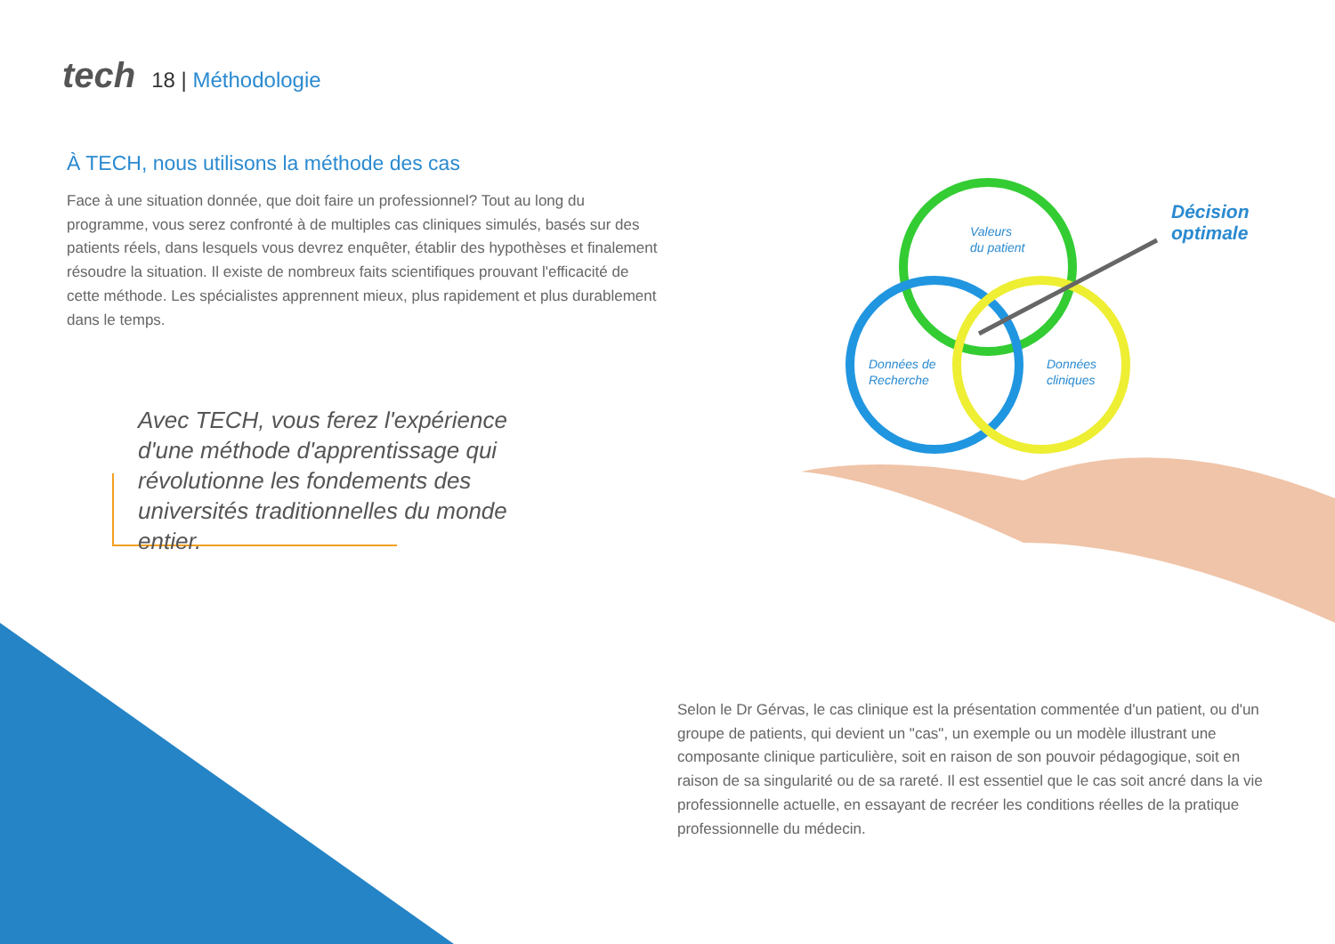tech 18 | Méthodologie
À TECH, nous utilisons la méthode des cas
Face à une situation donnée, que doit faire un professionnel? Tout au long du programme, vous serez confronté à de multiples cas cliniques simulés, basés sur des patients réels, dans lesquels vous devrez enquêter, établir des hypothèses et finalement résoudre la situation. Il existe de nombreux faits scientifiques prouvant l'efficacité de cette méthode. Les spécialistes apprennent mieux, plus rapidement et plus durablement dans le temps.
Avec TECH, vous ferez l'expérience d'une méthode d'apprentissage qui révolutionne les fondements des universités traditionnelles du monde entier.
Valeurs
du patient
Données de
Recherche
Données
cliniques
Décision
optimale
Selon le Dr Gérvas, le cas clinique est la présentation commentée d'un patient, ou d'un groupe de patients, qui devient un "cas", un exemple ou un modèle illustrant une composante clinique particulière, soit en raison de son pouvoir pédagogique, soit en raison de sa singularité ou de sa rareté. Il est essentiel que le cas soit ancré dans la vie professionnelle actuelle, en essayant de recréer les conditions réelles de la pratique professionnelle du médecin.